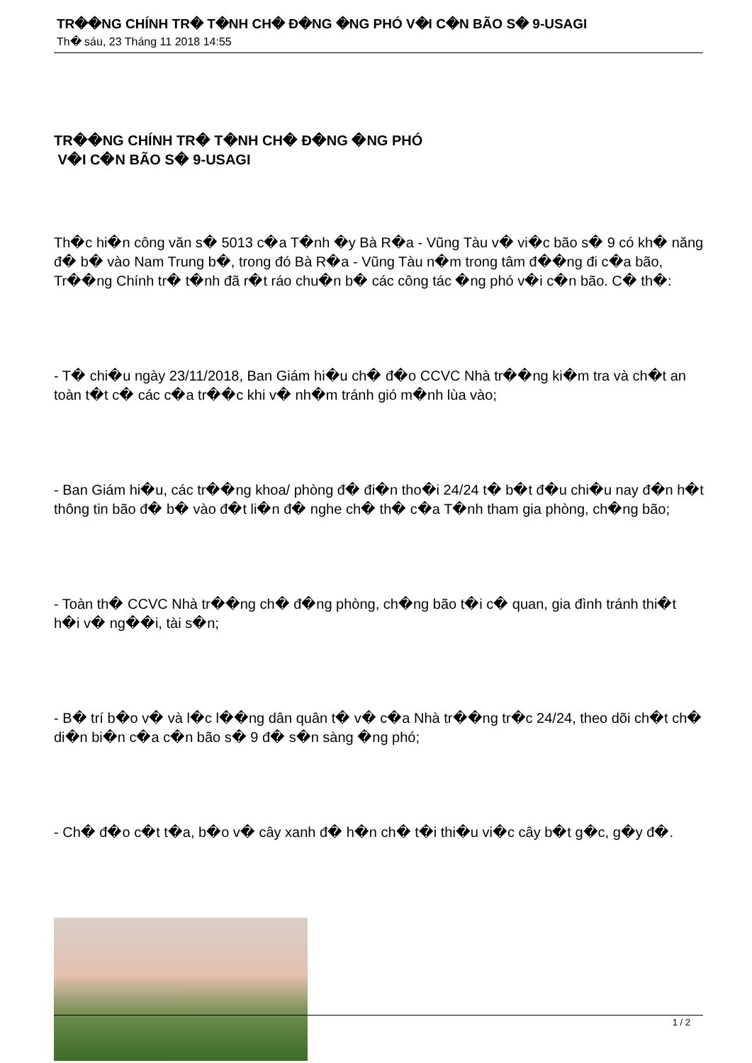TR��NG CHÍNH TR� T�NH CH� Đ�NG �NG PHÓ V�I C�N BÃO S� 9-USAGI
Th� sáu, 23 Tháng 11 2018 14:55
TR��NG CHÍNH TR� T�NH CH� Đ�NG �NG PHÓ
V�I C�N BÃO S� 9-USAGI
Th�c hi�n công văn s� 5013 c�a T�nh �y Bà R�a - Vũng Tàu v� vi�c bão s� 9 có kh� năng đ� b� vào Nam Trung b�, trong đó Bà R�a - Vũng Tàu n�m trong tâm đ��ng đi c�a bão, Tr��ng Chính tr� t�nh đã r�t ráo chu�n b� các công tác �ng phó v�i c�n bão. C� th�:
- T� chi�u ngày 23/11/2018, Ban Giám hi�u ch� đ�o CCVC Nhà tr��ng ki�m tra và ch�t an toàn t�t c� các c�a tr��c khi v� nh�m tránh gió m�nh lùa vào;
- Ban Giám hi�u, các tr��ng khoa/ phòng đ� đi�n tho�i 24/24 t� b�t đ�u chi�u nay đ�n h�t thông tin bão đ� b� vào đ�t li�n đ� nghe ch� th� c�a T�nh tham gia phòng, ch�ng bão;
- Toàn th� CCVC Nhà tr��ng ch� đ�ng phòng, ch�ng bão t�i c� quan, gia đình tránh thi�t h�i v� ng��i, tài s�n;
- B� trí b�o v� và l�c l��ng dân quân t� v� c�a Nhà tr��ng tr�c 24/24, theo dõi ch�t ch� di�n bi�n c�a c�n bão s� 9 đ� s�n sàng �ng phó;
- Ch� đ�o c�t t�a, b�o v� cây xanh đ� h�n ch� t�i thi�u vi�c cây b�t g�c, g�y đ�.
1 / 2